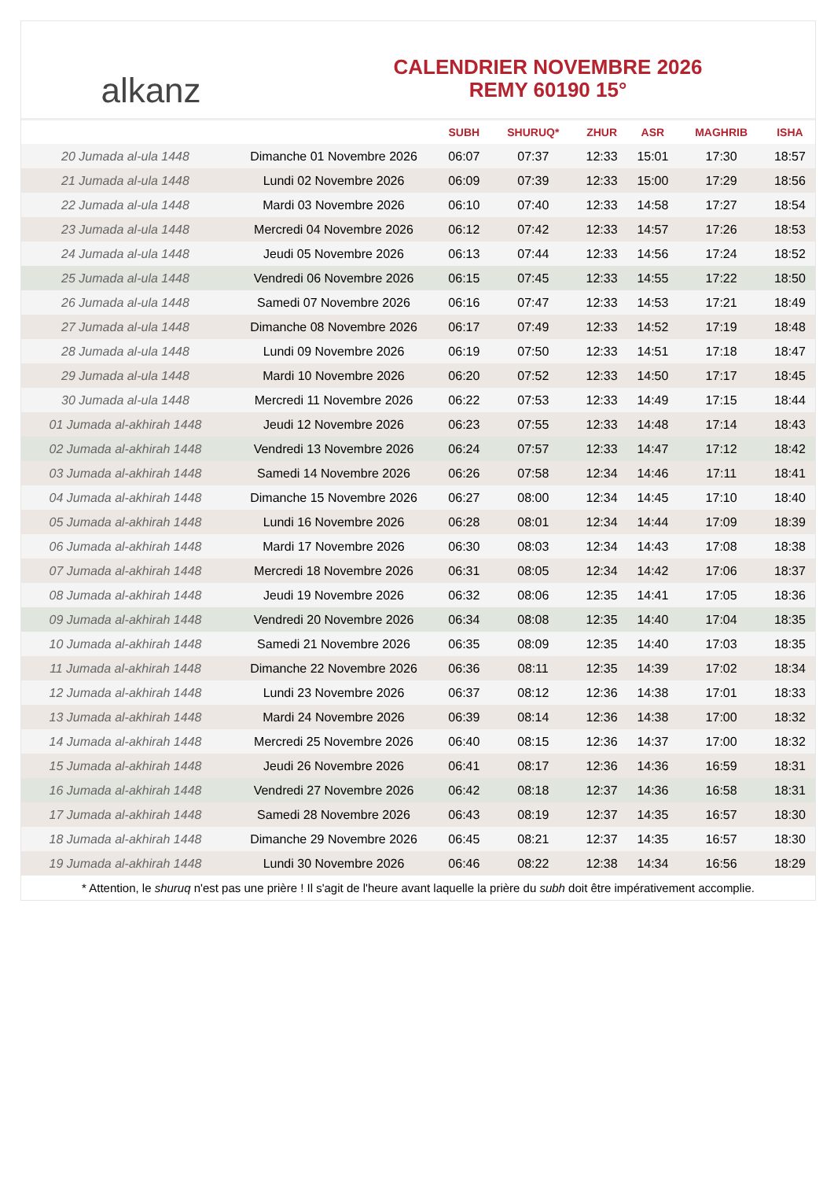alkanz
CALENDRIER NOVEMBRE 2026
REMY 60190 15°
| | | SUBH | SHURUQ* | ZHUR | ASR | MAGHRIB | ISHA |
| --- | --- | --- | --- | --- | --- | --- | --- |
| 20 Jumada al-ula 1448 | Dimanche 01 Novembre 2026 | 06:07 | 07:37 | 12:33 | 15:01 | 17:30 | 18:57 |
| 21 Jumada al-ula 1448 | Lundi 02 Novembre 2026 | 06:09 | 07:39 | 12:33 | 15:00 | 17:29 | 18:56 |
| 22 Jumada al-ula 1448 | Mardi 03 Novembre 2026 | 06:10 | 07:40 | 12:33 | 14:58 | 17:27 | 18:54 |
| 23 Jumada al-ula 1448 | Mercredi 04 Novembre 2026 | 06:12 | 07:42 | 12:33 | 14:57 | 17:26 | 18:53 |
| 24 Jumada al-ula 1448 | Jeudi 05 Novembre 2026 | 06:13 | 07:44 | 12:33 | 14:56 | 17:24 | 18:52 |
| 25 Jumada al-ula 1448 | Vendredi 06 Novembre 2026 | 06:15 | 07:45 | 12:33 | 14:55 | 17:22 | 18:50 |
| 26 Jumada al-ula 1448 | Samedi 07 Novembre 2026 | 06:16 | 07:47 | 12:33 | 14:53 | 17:21 | 18:49 |
| 27 Jumada al-ula 1448 | Dimanche 08 Novembre 2026 | 06:17 | 07:49 | 12:33 | 14:52 | 17:19 | 18:48 |
| 28 Jumada al-ula 1448 | Lundi 09 Novembre 2026 | 06:19 | 07:50 | 12:33 | 14:51 | 17:18 | 18:47 |
| 29 Jumada al-ula 1448 | Mardi 10 Novembre 2026 | 06:20 | 07:52 | 12:33 | 14:50 | 17:17 | 18:45 |
| 30 Jumada al-ula 1448 | Mercredi 11 Novembre 2026 | 06:22 | 07:53 | 12:33 | 14:49 | 17:15 | 18:44 |
| 01 Jumada al-akhirah 1448 | Jeudi 12 Novembre 2026 | 06:23 | 07:55 | 12:33 | 14:48 | 17:14 | 18:43 |
| 02 Jumada al-akhirah 1448 | Vendredi 13 Novembre 2026 | 06:24 | 07:57 | 12:33 | 14:47 | 17:12 | 18:42 |
| 03 Jumada al-akhirah 1448 | Samedi 14 Novembre 2026 | 06:26 | 07:58 | 12:34 | 14:46 | 17:11 | 18:41 |
| 04 Jumada al-akhirah 1448 | Dimanche 15 Novembre 2026 | 06:27 | 08:00 | 12:34 | 14:45 | 17:10 | 18:40 |
| 05 Jumada al-akhirah 1448 | Lundi 16 Novembre 2026 | 06:28 | 08:01 | 12:34 | 14:44 | 17:09 | 18:39 |
| 06 Jumada al-akhirah 1448 | Mardi 17 Novembre 2026 | 06:30 | 08:03 | 12:34 | 14:43 | 17:08 | 18:38 |
| 07 Jumada al-akhirah 1448 | Mercredi 18 Novembre 2026 | 06:31 | 08:05 | 12:34 | 14:42 | 17:06 | 18:37 |
| 08 Jumada al-akhirah 1448 | Jeudi 19 Novembre 2026 | 06:32 | 08:06 | 12:35 | 14:41 | 17:05 | 18:36 |
| 09 Jumada al-akhirah 1448 | Vendredi 20 Novembre 2026 | 06:34 | 08:08 | 12:35 | 14:40 | 17:04 | 18:35 |
| 10 Jumada al-akhirah 1448 | Samedi 21 Novembre 2026 | 06:35 | 08:09 | 12:35 | 14:40 | 17:03 | 18:35 |
| 11 Jumada al-akhirah 1448 | Dimanche 22 Novembre 2026 | 06:36 | 08:11 | 12:35 | 14:39 | 17:02 | 18:34 |
| 12 Jumada al-akhirah 1448 | Lundi 23 Novembre 2026 | 06:37 | 08:12 | 12:36 | 14:38 | 17:01 | 18:33 |
| 13 Jumada al-akhirah 1448 | Mardi 24 Novembre 2026 | 06:39 | 08:14 | 12:36 | 14:38 | 17:00 | 18:32 |
| 14 Jumada al-akhirah 1448 | Mercredi 25 Novembre 2026 | 06:40 | 08:15 | 12:36 | 14:37 | 17:00 | 18:32 |
| 15 Jumada al-akhirah 1448 | Jeudi 26 Novembre 2026 | 06:41 | 08:17 | 12:36 | 14:36 | 16:59 | 18:31 |
| 16 Jumada al-akhirah 1448 | Vendredi 27 Novembre 2026 | 06:42 | 08:18 | 12:37 | 14:36 | 16:58 | 18:31 |
| 17 Jumada al-akhirah 1448 | Samedi 28 Novembre 2026 | 06:43 | 08:19 | 12:37 | 14:35 | 16:57 | 18:30 |
| 18 Jumada al-akhirah 1448 | Dimanche 29 Novembre 2026 | 06:45 | 08:21 | 12:37 | 14:35 | 16:57 | 18:30 |
| 19 Jumada al-akhirah 1448 | Lundi 30 Novembre 2026 | 06:46 | 08:22 | 12:38 | 14:34 | 16:56 | 18:29 |
* Attention, le shuruq n'est pas une prière ! Il s'agit de l'heure avant laquelle la prière du subh doit être impérativement accomplie.